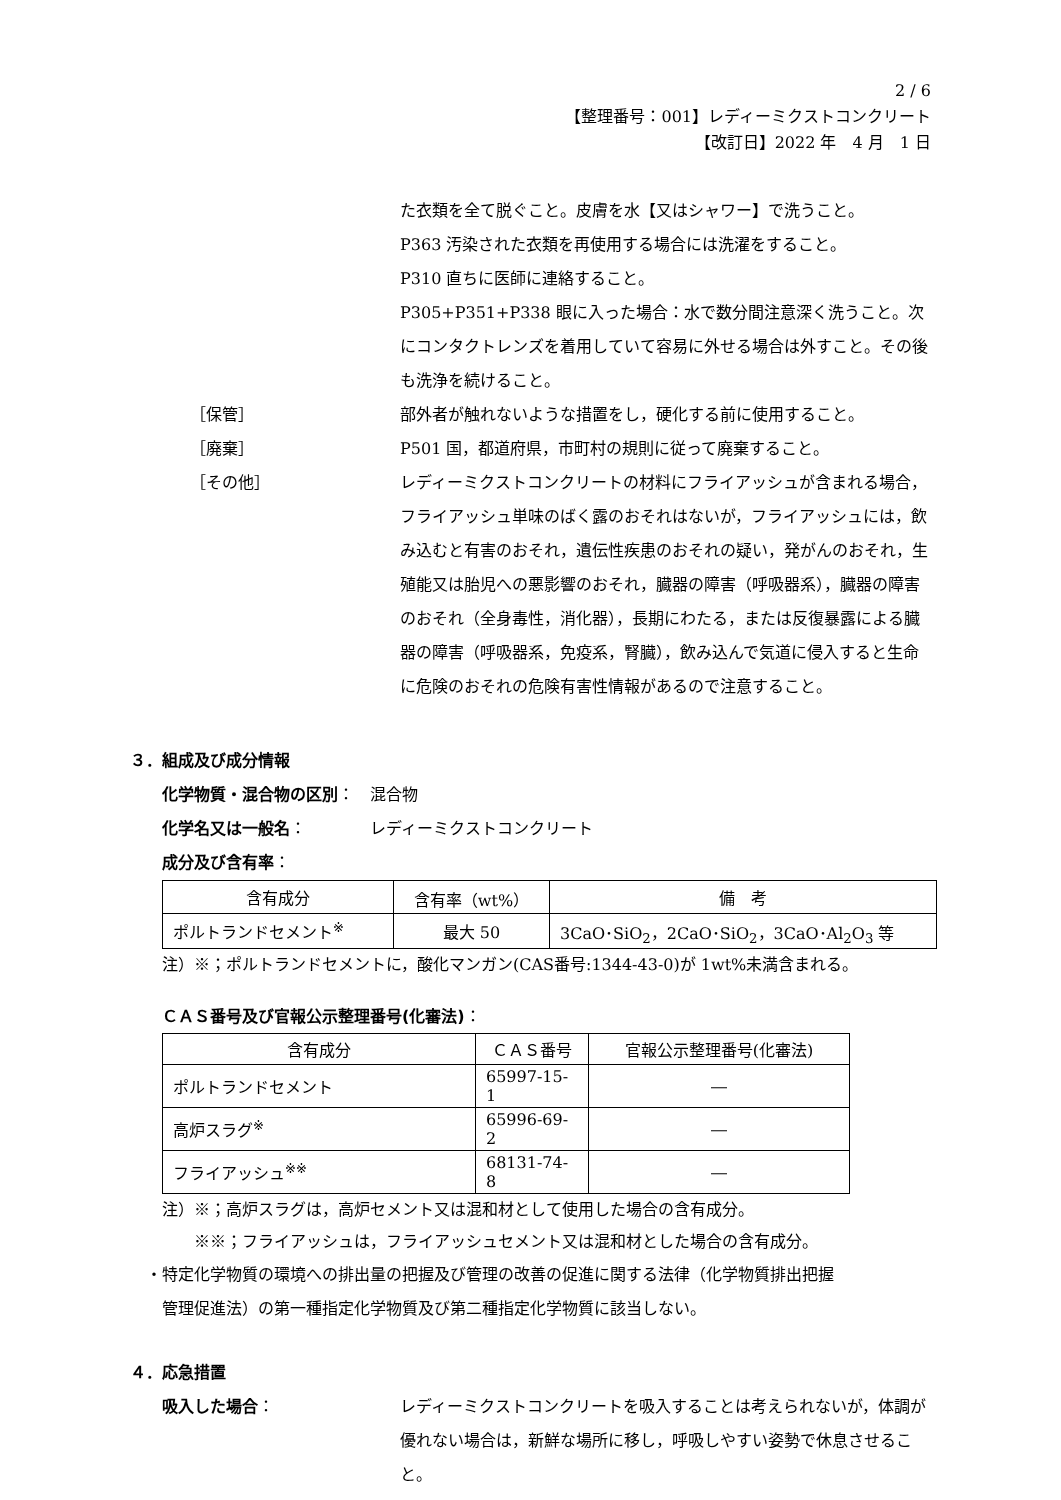2 / 6
【整理番号：001】レディーミクストコンクリート
【改訂日】2022 年　4 月　1 日
た衣類を全て脱ぐこと。皮膚を水【又はシャワー】で洗うこと。
P363 汚染された衣類を再使用する場合には洗濯をすること。
P310 直ちに医師に連絡すること。
P305+P351+P338 眼に入った場合：水で数分間注意深く洗うこと。次にコンタクトレンズを着用していて容易に外せる場合は外すこと。その後も洗浄を続けること。
［保管］ 部外者が触れないような措置をし，硬化する前に使用すること。
［廃棄］ P501 国，都道府県，市町村の規則に従って廃棄すること。
［その他］ レディーミクストコンクリートの材料にフライアッシュが含まれる場合，フライアッシュ単味のばく露のおそれはないが，フライアッシュには，飲み込むと有害のおそれ，遺伝性疾患のおそれの疑い，発がんのおそれ，生殖能又は胎児への悪影響のおそれ，臓器の障害（呼吸器系），臓器の障害のおそれ（全身毒性，消化器），長期にわたる，または反復暴露による臓器の障害（呼吸器系，免疫系，腎臓），飲み込んで気道に侵入すると生命に危険のおそれの危険有害性情報があるので注意すること。
３．組成及び成分情報
化学物質・混合物の区別： 混合物
化学名又は一般名： レディーミクストコンクリート
成分及び含有率：
| 含有成分 | 含有率（wt%） | 備 考 |
| ポルトランドセメント<sup>※</sup> | 最大 50 | 3CaO･SiO<sub>2</sub>，2CaO･SiO<sub>2</sub>，3CaO･Al<sub>2</sub>O<sub>3</sub> 等 |
注）※；ポルトランドセメントに，酸化マンガン(CAS番号:1344-43-0)が 1wt%未満含まれる。
ＣＡＳ番号及び官報公示整理番号(化審法)：
| 含有成分 | ＣＡＳ番号 | 官報公示整理番号(化審法) |
| ポルトランドセメント | 65997-15-1 | ― |
| 高炉スラグ<sup>※</sup> | 65996-69-2 | ― |
| フライアッシュ<sup>※※</sup> | 68131-74-8 | ― |
注）※；高炉スラグは，高炉セメント又は混和材として使用した場合の含有成分。
　　※※；フライアッシュは，フライアッシュセメント又は混和材とした場合の含有成分。
・特定化学物質の環境への排出量の把握及び管理の改善の促進に関する法律（化学物質排出把握
　管理促進法）の第一種指定化学物質及び第二種指定化学物質に該当しない。
４．応急措置
吸入した場合： レディーミクストコンクリートを吸入することは考えられないが，体調が優れない場合は，新鮮な場所に移し，呼吸しやすい姿勢で休息させること。